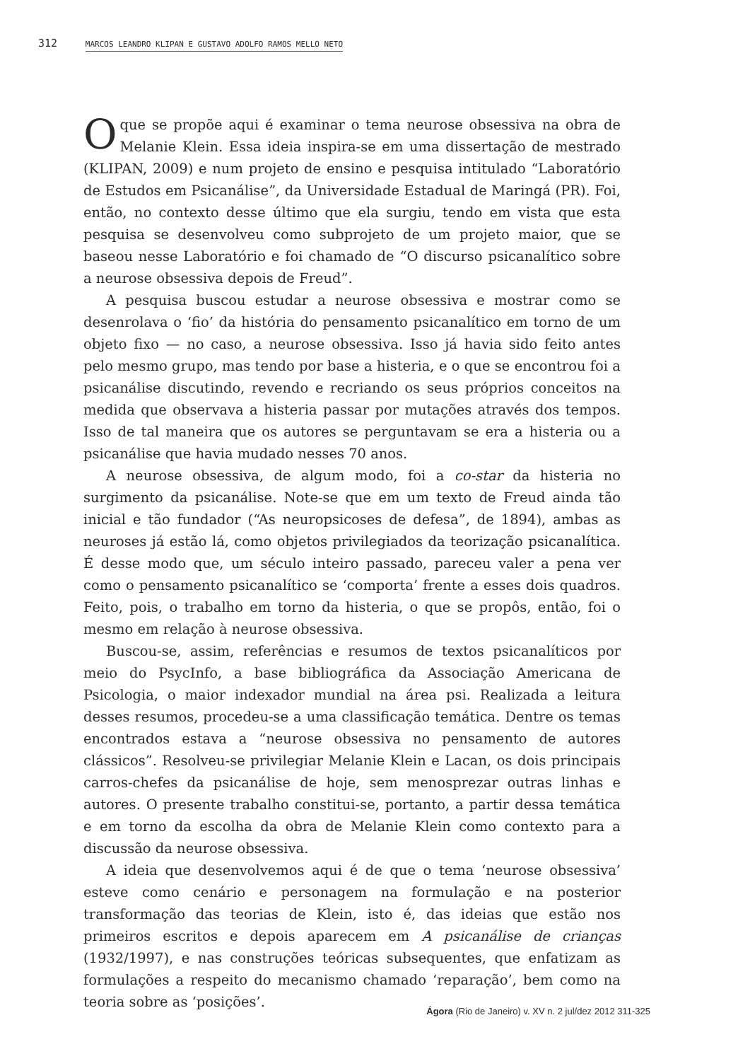312 MARCOS LEANDRO KLIPAN E GUSTAVO ADOLFO RAMOS MELLO NETO
Oque se propõe aqui é examinar o tema neurose obsessiva na obra de Melanie Klein. Essa ideia inspira-se em uma dissertação de mestrado (KLIPAN, 2009) e num projeto de ensino e pesquisa intitulado “Laboratório de Estudos em Psicanálise”, da Universidade Estadual de Maringá (PR). Foi, então, no contexto desse último que ela surgiu, tendo em vista que esta pesquisa se desenvolveu como subprojeto de um projeto maior, que se baseou nesse Laboratório e foi chamado de “O discurso psicanalítico sobre a neurose obsessiva depois de Freud”.
A pesquisa buscou estudar a neurose obsessiva e mostrar como se desenrolava o ‘fio’ da história do pensamento psicanalítico em torno de um objeto fixo — no caso, a neurose obsessiva. Isso já havia sido feito antes pelo mesmo grupo, mas tendo por base a histeria, e o que se encontrou foi a psicanálise discutindo, revendo e recriando os seus próprios conceitos na medida que observava a histeria passar por mutações através dos tempos. Isso de tal maneira que os autores se perguntavam se era a histeria ou a psicanálise que havia mudado nesses 70 anos.
A neurose obsessiva, de algum modo, foi a co-star da histeria no surgimento da psicanálise. Note-se que em um texto de Freud ainda tão inicial e tão fundador (“As neuropsicoses de defesa”, de 1894), ambas as neuroses já estão lá, como objetos privilegiados da teorização psicanalítica. É desse modo que, um século inteiro passado, pareceu valer a pena ver como o pensamento psicanalítico se ‘comporta’ frente a esses dois quadros. Feito, pois, o trabalho em torno da histeria, o que se propôs, então, foi o mesmo em relação à neurose obsessiva.
Buscou-se, assim, referências e resumos de textos psicanalíticos por meio do PsycInfo, a base bibliográfica da Associação Americana de Psicologia, o maior indexador mundial na área psi. Realizada a leitura desses resumos, procedeu-se a uma classificação temática. Dentre os temas encontrados estava a “neurose obsessiva no pensamento de autores clássicos”. Resolveu-se privilegiar Melanie Klein e Lacan, os dois principais carros-chefes da psicanálise de hoje, sem menosprezar outras linhas e autores. O presente trabalho constitui-se, portanto, a partir dessa temática e em torno da escolha da obra de Melanie Klein como contexto para a discussão da neurose obsessiva.
A ideia que desenvolvemos aqui é de que o tema ‘neurose obsessiva’ esteve como cenário e personagem na formulação e na posterior transformação das teorias de Klein, isto é, das ideias que estão nos primeiros escritos e depois aparecem em A psicanálise de crianças (1932/1997), e nas construções teóricas subsequentes, que enfatizam as formulações a respeito do mecanismo chamado ‘reparação’, bem como na teoria sobre as ‘posições’.
Ágora (Rio de Janeiro) v. XV n. 2 jul/dez 2012 311-325